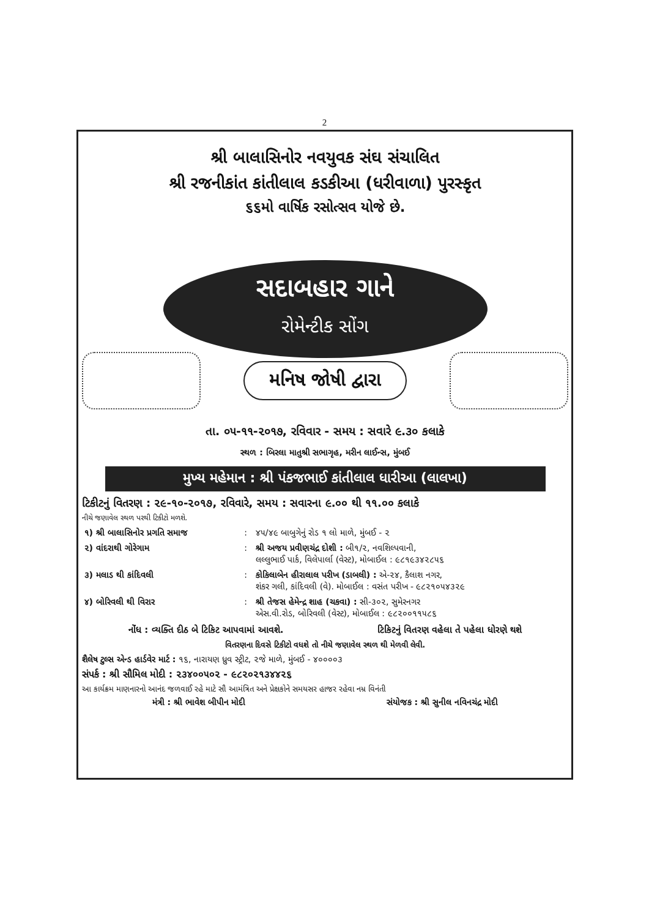2
શ્રી બાલાસિનોર નવયુવક સંઘ સંચાલિત
શ્રી રજનીકાંત કાંતીલાલ કડકીઆ (ધરીવાળા) પુરસ્કૃત
૬૬મો વાર્ષિક રસોત્સવ યોજે છે.
સદાબહાર ગાને
રોમેન્ટીક સોંગ
મનિષ જોષી દ્વારા
તા. ૦૫-૧૧-૨૦૧૭, રવિવાર - સમય : સવારે ૯.૩૦ કલાકે
સ્થળ : બિરલા માતુશ્રી સભાગૃહ, મરીન લાઈન્સ, મુંબઈ
મુખ્ય મહેમાન : શ્રી પંકજભાઈ કાંતીલાલ ધારીઆ (લાલખા)
ટિકીટનું વિતરણ : ૨૯-૧૦-૨૦૧૭, રવિવારે, સમય : સવારના ૯.૦૦ થી ૧૧.૦૦ કલાકે
નીચે જણાવેલ સ્થળ પરથી ટિકીટો મળશે.
| ૧) શ્રી બાલાસિનોર પ્રગતિ સમાજ | : | ૪૫/૪૯ બાબુગેનું રોડ ૧ લો માળે, મુંબઈ - ૨ |
| ૨) વાંદરાથી ગોરેગામ | : | શ્રી અજય પ્રવીણચંદ્ર દોશી : બી૧/૨, નવશિલ્પવાની, લલ્લુભાઈ પાર્ક, વિલેપાર્લા (વેસ્ટ), મોબાઈલ : ૯૮૧૯૩૪૨૮૫૬ |
| ૩) મલાડ થી કાંદિવલી | : | કોકિલાબેન હીરાલાલ પરીખ (ડાબલી) : એ-૨૪, કૈલાશ નગર, શંકર ગલી, કાંદિવલી (વે). મોબાઈલ : વસંત પરીખ - ૯૮૨૧૦૫૪૩૨૯ |
| ૪) બોરિવલી થી વિરાર | : | શ્રી તેજસ હેમેન્દ્ર શાહ (ચકવા) : સી-૩૦૨, સુમેરનગર એસ.વી.રોડ, બોરિવલી (વેસ્ટ), મોબાઈલ : ૯૮૨૦૦૧૧૫૮૬ |
નોંધ : વ્યક્તિ દીઠ બે ટિકિટ આપવામાં આવશે. ટિકિટનું વિતરણ વહેલા તે પહેલા ધોરણે થશે
વિતરણના દિવસે ટિકીટો વધશે તો નીચે જણાવેલ સ્થળ થી મેળવી લેવી.
શૈલેષ ટુલ્સ એન્ડ હાર્ડવેર માર્ટ : ૧૬, નારાયણ ધ્રુવ સ્ટ્રીટ, ૨જે માળે, મુંબઈ - ૪૦૦૦૦૩
સંપર્ક : શ્રી સૌમિલ મોદી : ૨૩૪૦૦૫૦૨ - ૯૮૨૦૨૧૩૪૪૨૬
આ કાર્યક્રમ માણનારનો આનંદ જળવાઈ રહે માટે સૌ આમંત્રિત અને પ્રેક્ષકોને સમયસર હાજર રહેવા નમ્ર વિનંતી
મંત્રી : શ્રી ભાવેશ બીપીન મોદી સંયોજક : શ્રી સુનીલ નવિનચંદ્ર મોદી